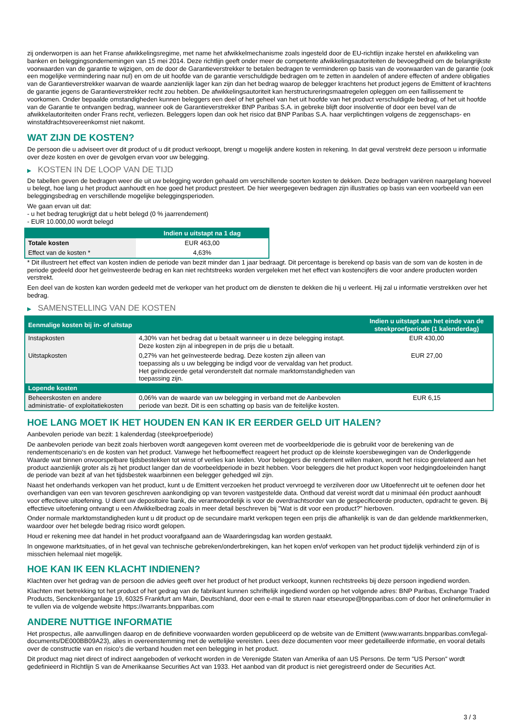zij onderworpen is aan het Franse afwikkelingsregime, met name het afwikkelmechanisme zoals ingesteld door de EU-richtlijn inzake herstel en afwikkeling van banken en beleggingsondernemingen van 15 mei 2014. Deze richtlijn geeft onder meer de competente afwikkelingsautoriteiten de bevoegdheid om de belangrijkste voorwaarden van de garantie te wijzigen, om de door de Garantieverstrekker te betalen bedragen te verminderen op basis van de voorwaarden van de garantie (ook een mogelijke vermindering naar nul) en om de uit hoofde van de garantie verschuldigde bedragen om te zetten in aandelen of andere effecten of andere obligaties van de Garantieverstrekker waarvan de waarde aanzienlijk lager kan zijn dan het bedrag waarop de belegger krachtens het product jegens de Emittent of krachtens de garantie jegens de Garantieverstrekker recht zou hebben. De afwikkelingsautoriteit kan herstructureringsmaatregelen opleggen om een faillissement te voorkomen. Onder bepaalde omstandigheden kunnen beleggers een deel of het geheel van het uit hoofde van het product verschuldigde bedrag, of het uit hoofde van de Garantie te ontvangen bedrag, wanneer ook de Garantieverstrekker BNP Paribas S.A. in gebreke blijft door insolventie of door een bevel van de afwikkelautoriteiten onder Frans recht, verliezen. Beleggers lopen dan ook het risico dat BNP Paribas S.A. haar verplichtingen volgens de zeggenschaps- en winstafdrachtsovereenkomst niet nakomt.
WAT ZIJN DE KOSTEN?
De persoon die u adviseert over dit product of u dit product verkoopt, brengt u mogelijk andere kosten in rekening. In dat geval verstrekt deze persoon u informatie over deze kosten en over de gevolgen ervan voor uw belegging.
▶ KOSTEN IN DE LOOP VAN DE TIJD
De tabellen geven de bedragen weer die uit uw belegging worden gehaald om verschillende soorten kosten te dekken. Deze bedragen variëren naargelang hoeveel u belegt, hoe lang u het product aanhoudt en hoe goed het product presteert. De hier weergegeven bedragen zijn illustraties op basis van een voorbeeld van een beleggingsbedrag en verschillende mogelijke beleggingsperioden.
We gaan ervan uit dat:
- u het bedrag terugkrijgt dat u hebt belegd (0 % jaarrendement)
- EUR 10.000,00 wordt belegd
| | Indien u uitstapt na 1 dag |
| --- | --- |
| Totale kosten | EUR 463,00 |
| Effect van de kosten * | 4,63% |
* Dit illustreert het effect van kosten indien de periode van bezit minder dan 1 jaar bedraagt. Dit percentage is berekend op basis van de som van de kosten in de periode gedeeld door het geïnvesteerde bedrag en kan niet rechtstreeks worden vergeleken met het effect van kostencijfers die voor andere producten worden verstrekt.
Een deel van de kosten kan worden gedeeld met de verkoper van het product om de diensten te dekken die hij u verleent. Hij zal u informatie verstrekken over het bedrag.
▶ SAMENSTELLING VAN DE KOSTEN
| Eenmalige kosten bij in- of uitstap | | Indien u uitstapt aan het einde van de steekproefperiode (1 kalenderdag) |
| --- | --- | --- |
| Instapkosten | 4,30% van het bedrag dat u betaalt wanneer u in deze belegging instapt. Deze kosten zijn al inbegrepen in de prijs die u betaalt. | EUR 430,00 |
| Uitstapkosten | 0,27% van het geïnvesteerde bedrag. Deze kosten zijn alleen van toepassing als u uw belegging be indigd voor de vervaldag van het product. Het geïndiceerde getal veronderstelt dat normale marktomstandigheden van toepassing zijn. | EUR 27,00 |
| Lopende kosten | | |
| Beheerskosten en andere administratie- of exploitatiekosten | 0,06% van de waarde van uw belegging in verband met de Aanbevolen periode van bezit. Dit is een schatting op basis van de feitelijke kosten. | EUR 6,15 |
HOE LANG MOET IK HET HOUDEN EN KAN IK ER EERDER GELD UIT HALEN?
Aanbevolen periode van bezit: 1 kalenderdag (steekproefperiode)
De aanbevolen periode van bezit zoals hierboven wordt aangegeven komt overeen met de voorbeeldperiode die is gebruikt voor de berekening van de rendementscenario's en de kosten van het product. Vanwege het hefboomeffect reageert het product op de kleinste koersbewegingen van de Onderliggende Waarde wat binnen onvoorspelbare tijdsbestekken tot winst of verlies kan leiden. Voor beleggers die rendement willen maken, wordt het risico gerelateerd aan het product aanzienlijk groter als zij het product langer dan de voorbeeldperiode in bezit hebben. Voor beleggers die het product kopen voor hedgingdoeleinden hangt de periode van bezit af van het tijdsbestek waarbinnen een belegger gehedged wil zijn.
Naast het onderhands verkopen van het product, kunt u de Emittent verzoeken het product vervroegd te verzilveren door uw Uitoefenrecht uit te oefenen door het overhandigen van een van tevoren geschreven aankondiging op van tevoren vastgestelde data. Onthoud dat vereist wordt dat u minimaal één product aanhoudt voor effectieve uitoefening. U dient uw depositoire bank, die verantwoordelijk is voor de overdrachtsorder van de gespecificeerde producten, opdracht te geven. Bij effectieve uitoefening ontvangt u een Afwikkelbedrag zoals in meer detail beschreven bij "Wat is dit voor een product?" hierboven.
Onder normale marktomstandigheden kunt u dit product op de secundaire markt verkopen tegen een prijs die afhankelijk is van de dan geldende marktkenmerken, waardoor over het belegde bedrag risico wordt gelopen.
Houd er rekening mee dat handel in het product voorafgaand aan de Waarderingsdag kan worden gestaakt.
In ongewone marktsituaties, of in het geval van technische gebreken/onderbrekingen, kan het kopen en/of verkopen van het product tijdelijk verhinderd zijn of is misschien helemaal niet mogelijk.
HOE KAN IK EEN KLACHT INDIENEN?
Klachten over het gedrag van de persoon die advies geeft over het product of het product verkoopt, kunnen rechtstreeks bij deze persoon ingediend worden.
Klachten met betrekking tot het product of het gedrag van de fabrikant kunnen schriftelijk ingediend worden op het volgende adres: BNP Paribas, Exchange Traded Products, Senckenberganlage 19, 60325 Frankfurt am Main, Deutschland, door een e-mail te sturen naar etseurope@bnpparibas.com of door het onlineformulier in te vullen via de volgende website https://warrants.bnpparibas.com
ANDERE NUTTIGE INFORMATIE
Het prospectus, alle aanvullingen daarop en de definitieve voorwaarden worden gepubliceerd op de website van de Emittent (www.warrants.bnpparibas.com/legal-documents/DE000BB09A23), alles in overeenstemming met de wettelijke vereisten. Lees deze documenten voor meer gedetailleerde informatie, en vooral details over de constructie van en risico’s die verband houden met een belegging in het product.
Dit product mag niet direct of indirect aangeboden of verkocht worden in de Verenigde Staten van Amerika of aan US Persons. De term "US Person" wordt gedefinieerd in Richtlijn S van de Amerikaanse Securities Act van 1933. Het aanbod van dit product is niet geregistreerd onder de Securities Act.
3 / 3